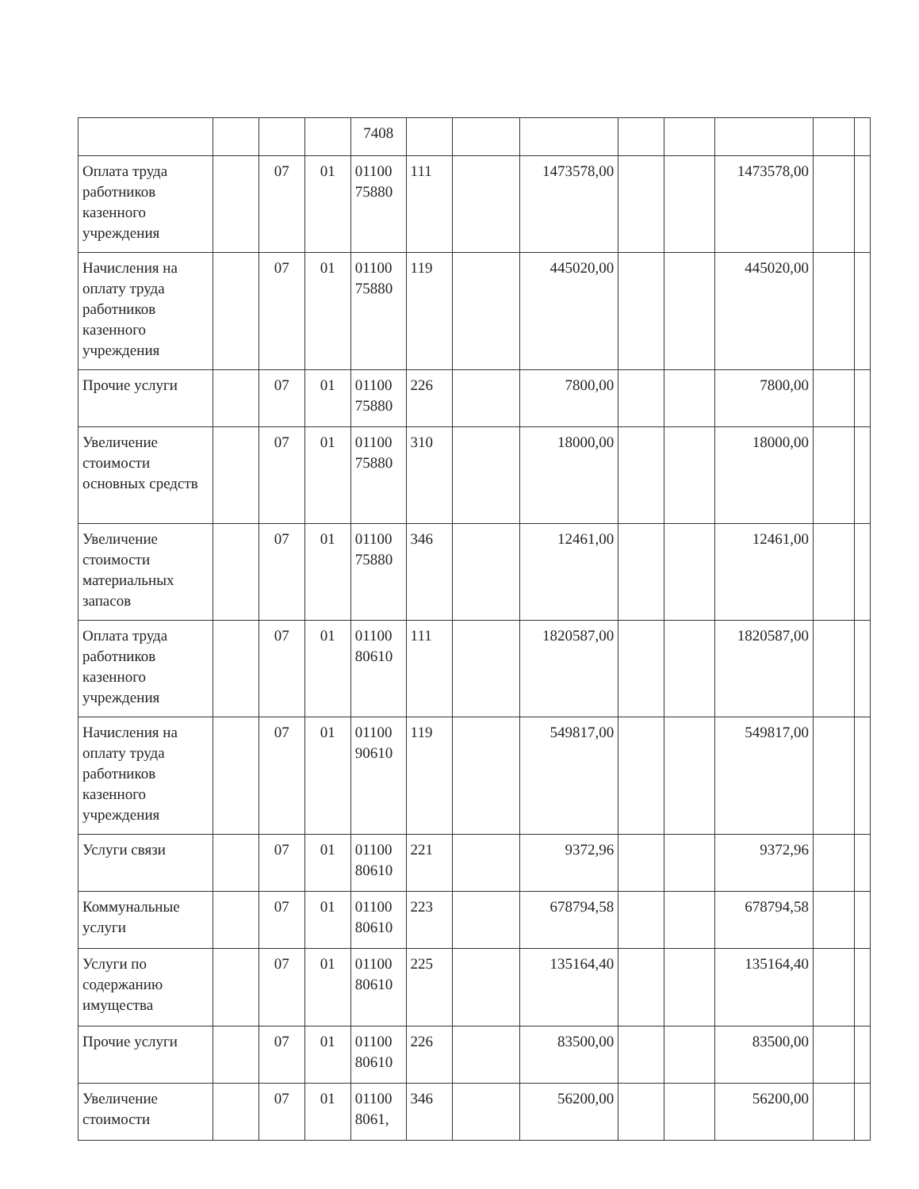| | | | | 7408 | | | | | | | | |
| Оплата труда работников казенного учреждения | | 07 | 01 | 01100 75880 | 111 | | 1473578,00 | | | 1473578,00 | | |
| Начисления на оплату труда работников казенного учреждения | | 07 | 01 | 01100 75880 | 119 | | 445020,00 | | | 445020,00 | | |
| Прочие услуги | | 07 | 01 | 01100 75880 | 226 | | 7800,00 | | | 7800,00 | | |
| Увеличение стоимости основных средств | | 07 | 01 | 01100 75880 | 310 | | 18000,00 | | | 18000,00 | | |
| Увеличение стоимости материальных запасов | | 07 | 01 | 01100 75880 | 346 | | 12461,00 | | | 12461,00 | | |
| Оплата труда работников казенного учреждения | | 07 | 01 | 01100 80610 | 111 | | 1820587,00 | | | 1820587,00 | | |
| Начисления на оплату труда работников казенного учреждения | | 07 | 01 | 01100 90610 | 119 | | 549817,00 | | | 549817,00 | | |
| Услуги связи | | 07 | 01 | 01100 80610 | 221 | | 9372,96 | | | 9372,96 | | |
| Коммунальные услуги | | 07 | 01 | 01100 80610 | 223 | | 678794,58 | | | 678794,58 | | |
| Услуги по содержанию имущества | | 07 | 01 | 01100 80610 | 225 | | 135164,40 | | | 135164,40 | | |
| Прочие услуги | | 07 | 01 | 01100 80610 | 226 | | 83500,00 | | | 83500,00 | | |
| Увеличение стоимости | | 07 | 01 | 01100 8061, | 346 | | 56200,00 | | | 56200,00 | | |